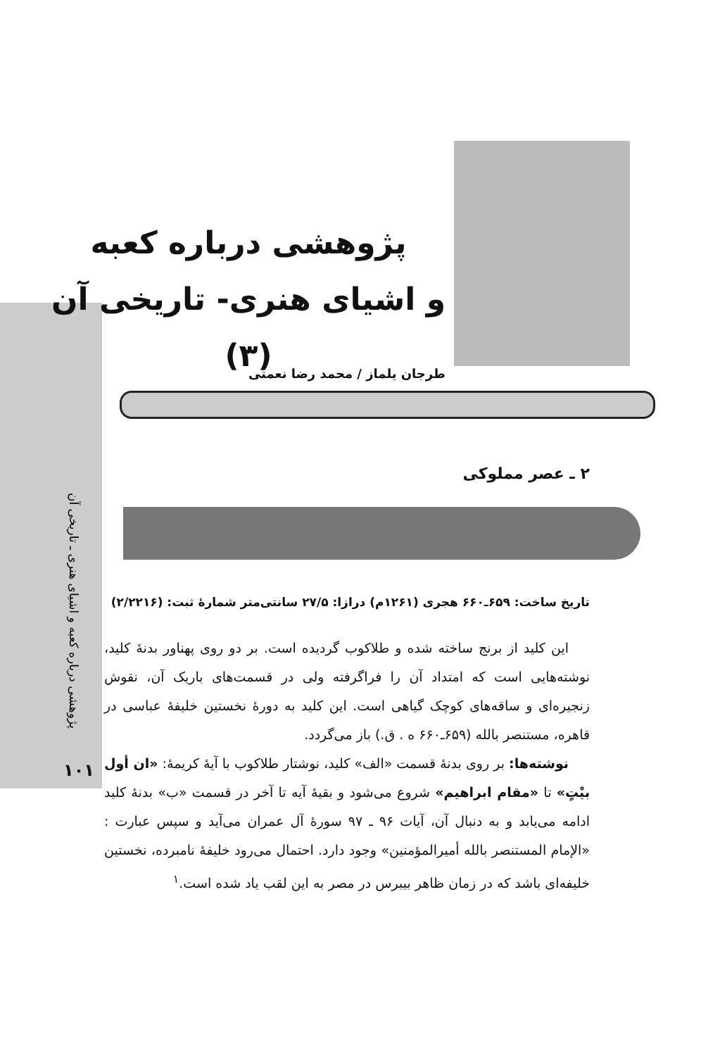پژوهشی درباره کعبه و اشیای هنری ـ تاریخی آن
۱۰۱
پژوهشی درباره کعبه
و اشیای هنری- تاریخی آن
(۳)
طرجان یلماز / محمد رضا نعمتی
۲ ـ عصر مملوکی
تاریخ ساخت: ۶۵۹ـ۶۶۰ هجری (۱۲۶۱م) درازا: ۲۷/۵ سانتی‌متر شمارهٔ ثبت: (۲/۲۲۱۶)
این کلید از برنج ساخته شده و طلاکوب گردیده است. بر دو روی پهناور بدنهٔ کلید، نوشته‌هایی است که امتداد آن را فراگرفته ولی در قسمت‌های باریک آن، نقوش زنجیره‌ای و ساقه‌های کوچک گیاهی است. این کلید به دورهٔ نخستین خلیفهٔ عباسی در قاهره، مستنصر بالله (۶۵۹ـ۶۶۰ ه . ق.) باز می‌گردد.
نوشته‌ها: بر روی بدنهٔ قسمت «الف» کلید، نوشتار طلاکوب با آیهٔ کریمهٔ: «ان أول بیْتٍ» تا «مقام ابراهیم» شروع می‌شود و بقیهٔ آیه تا آخر در قسمت «ب» بدنهٔ کلید ادامه می‌یابد و به دنبال آن، آیات ۹۶ ـ ۹۷ سورهٔ آل عمران می‌آید و سپس عبارت : «الإمام المستنصر بالله أمیرالمؤمنین» وجود دارد. احتمال می‌رود خلیفهٔ نامبرده، نخستین خلیفه‌ای باشد که در زمان ظاهر بیبرس در مصر به این لقب یاد شده است.<sup>۱</sup>